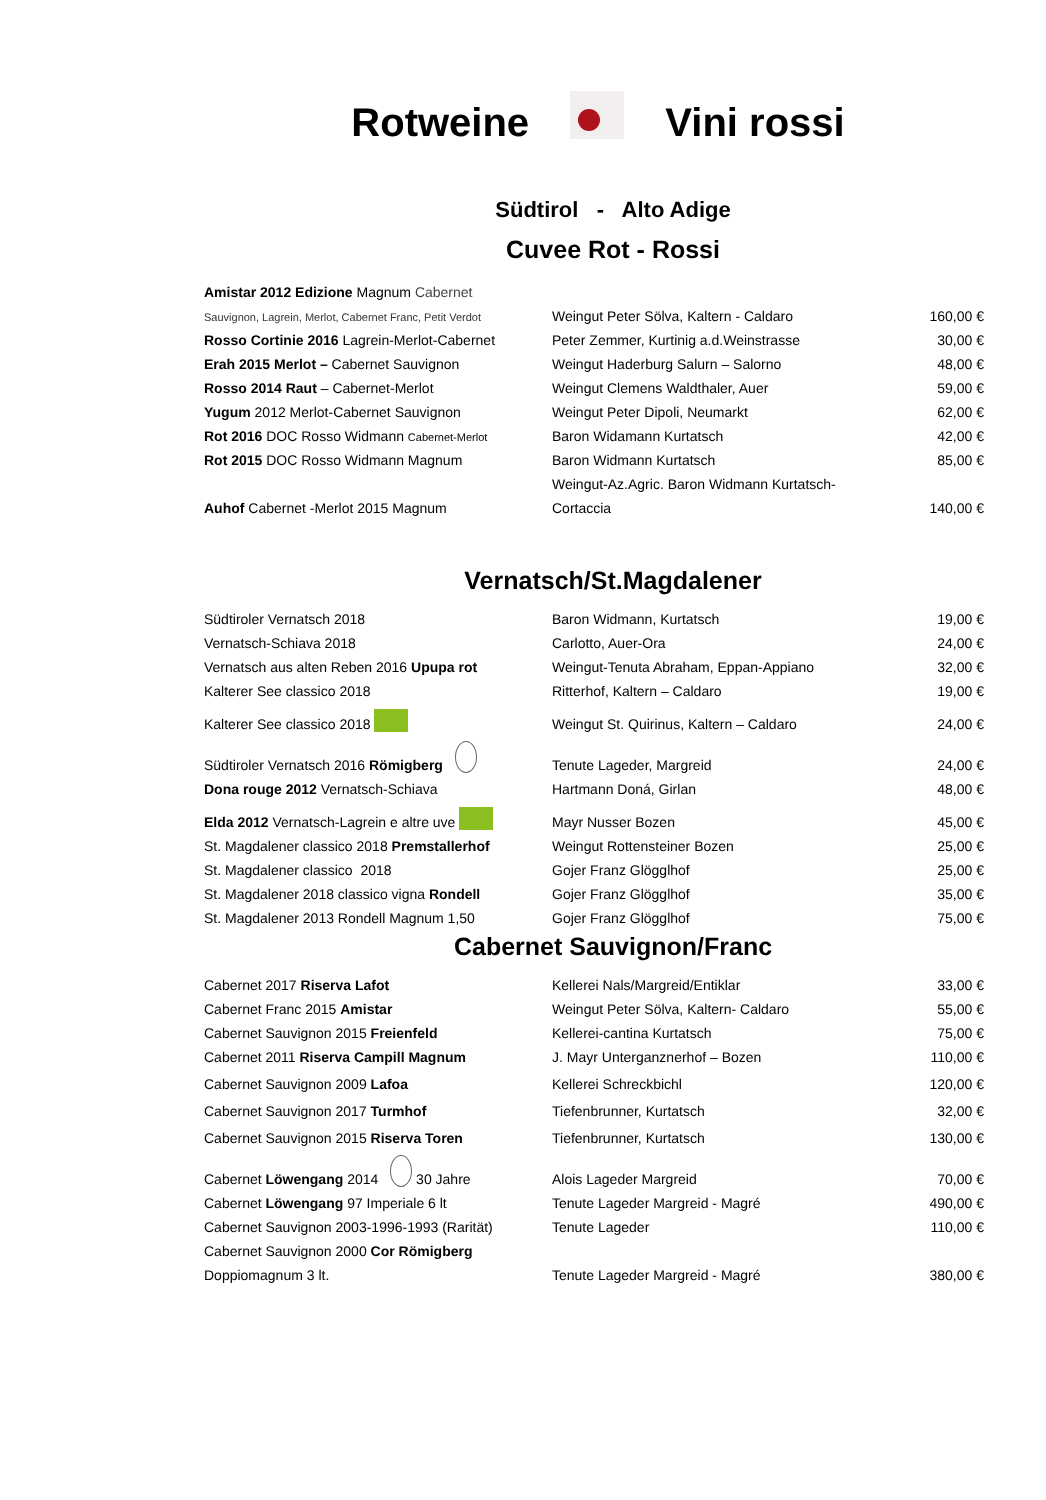Rotweine Vini rossi
Südtirol - Alto Adige
Cuvee Rot - Rossi
| Amistar 2012 Edizione Magnum Cabernet | | |
| Sauvignon, Lagrein, Merlot, Cabernet Franc, Petit Verdot | Weingut Peter Sölva, Kaltern - Caldaro | 160,00 € |
| Rosso Cortinie 2016 Lagrein-Merlot-Cabernet | Peter Zemmer, Kurtinig a.d.Weinstrasse | 30,00 € |
| Erah 2015 Merlot – Cabernet Sauvignon | Weingut Haderburg Salurn – Salorno | 48,00 € |
| Rosso 2014 Raut – Cabernet-Merlot | Weingut Clemens Waldthaler, Auer | 59,00 € |
| Yugum 2012 Merlot-Cabernet Sauvignon | Weingut Peter Dipoli, Neumarkt | 62,00 € |
| Rot 2016 DOC Rosso Widmann Cabernet-Merlot | Baron Widamann Kurtatsch | 42,00 € |
| Rot 2015 DOC Rosso Widmann Magnum | Baron Widmann Kurtatsch | 85,00 € |
| | Weingut-Az.Agric. Baron Widmann Kurtatsch- | |
| Auhof Cabernet -Merlot 2015 Magnum | Cortaccia | 140,00 € |
Vernatsch/St.Magdalener
| Südtiroler Vernatsch 2018 | Baron Widmann, Kurtatsch | 19,00 € |
| Vernatsch-Schiava 2018 | Carlotto, Auer-Ora | 24,00 € |
| Vernatsch aus alten Reben 2016 Upupa rot | Weingut-Tenuta Abraham, Eppan-Appiano | 32,00 € |
| Kalterer See classico 2018 | Ritterhof, Kaltern – Caldaro | 19,00 € |
| Kalterer See classico 2018 | Weingut St. Quirinus, Kaltern – Caldaro | 24,00 € |
| Südtiroler Vernatsch 2016 Römigberg | Tenute Lageder, Margreid | 24,00 € |
| Dona rouge 2012 Vernatsch-Schiava | Hartmann Doná, Girlan | 48,00 € |
| Elda 2012 Vernatsch-Lagrein e altre uve | Mayr Nusser Bozen | 45,00 € |
| St. Magdalener classico 2018 Premstallerhof | Weingut Rottensteiner Bozen | 25,00 € |
| St. Magdalener classico 2018 | Gojer Franz Glögglhof | 25,00 € |
| St. Magdalener 2018 classico vigna Rondell | Gojer Franz Glögglhof | 35,00 € |
| St. Magdalener 2013 Rondell Magnum 1,50 | Gojer Franz Glögglhof | 75,00 € |
Cabernet Sauvignon/Franc
| Cabernet 2017 Riserva Lafot | Kellerei Nals/Margreid/Entiklar | 33,00 € |
| Cabernet Franc 2015 Amistar | Weingut Peter Sölva, Kaltern- Caldaro | 55,00 € |
| Cabernet Sauvignon 2015 Freienfeld | Kellerei-cantina Kurtatsch | 75,00 € |
| Cabernet 2011 Riserva Campill Magnum | J. Mayr Unterganznerhof – Bozen | 110,00 € |
| Cabernet Sauvignon 2009 Lafoa | Kellerei Schreckbichl | 120,00 € |
| Cabernet Sauvignon 2017 Turmhof | Tiefenbrunner, Kurtatsch | 32,00 € |
| Cabernet Sauvignon 2015 Riserva Toren | Tiefenbrunner, Kurtatsch | 130,00 € |
| Cabernet Löwengang 2014 30 Jahre | Alois Lageder Margreid | 70,00 € |
| Cabernet Löwengang 97 Imperiale 6 lt | Tenute Lageder Margreid - Magré | 490,00 € |
| Cabernet Sauvignon 2003-1996-1993 (Rarität) | Tenute Lageder | 110,00 € |
| Cabernet Sauvignon 2000 Cor Römigberg | | |
| Doppiomagnum 3 lt. | Tenute Lageder Margreid - Magré | 380,00 € |